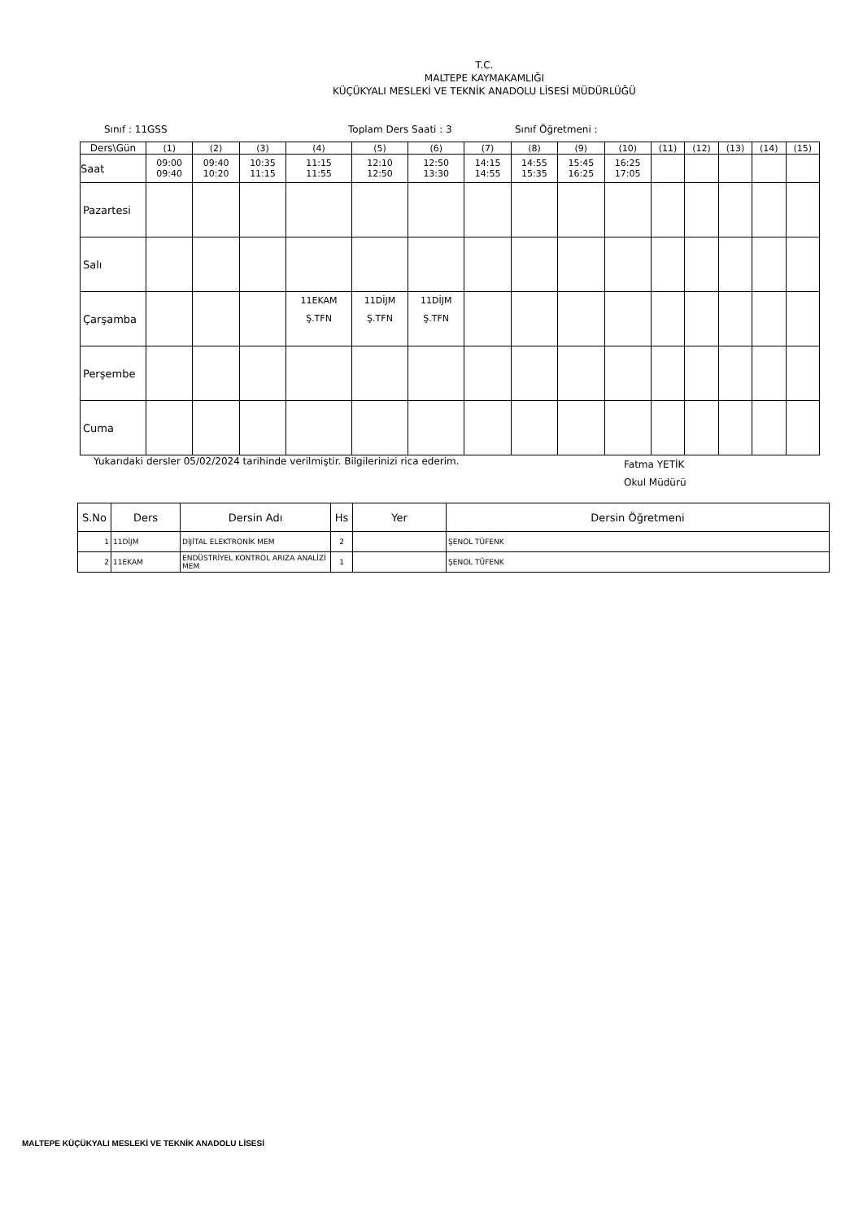T.C.
MALTEPE KAYMAKAMLIĞI
KÜÇÜKYALI MESLEKİ VE TEKNİK ANADOLU LİSESİ MÜDÜRLÜĞÜ
Sınıf : 11GSS Toplam Ders Saati : 3 Sınıf Öğretmeni :
| Ders\Gün | (1) | (2) | (3) | (4) | (5) | (6) | (7) | (8) | (9) | (10) | (11) | (12) | (13) | (14) | (15) |
| Saat | 09:00 09:40 | 09:40 10:20 | 10:35 11:15 | 11:15 11:55 | 12:10 12:50 | 12:50 13:30 | 14:15 14:55 | 14:55 15:35 | 15:45 16:25 | 16:25 17:05 | | | | | |
| Pazartesi | | | | | | | | | | | | | | | |
| Salı | | | | | | | | | | | | | | | |
| Çarşamba | | | | 11EKAM Ş.TFN | 11DİJM Ş.TFN | 11DİJM Ş.TFN | | | | | | | | | |
| Perşembe | | | | | | | | | | | | | | | |
| Cuma | | | | | | | | | | | | | | | |
Yukarıdaki dersler 05/02/2024 tarihinde verilmiştir. Bilgilerinizi rica ederim. Fatma YETİK
Okul Müdürü
| S.No | Ders | Dersin Adı | Hs | Yer | Dersin Öğretmeni |
| --- | --- | --- | --- | --- | --- |
| 1 | 11DİJM | DİJİTAL ELEKTRONİK MEM | 2 | | ŞENOL TÜFENK |
| 2 | 11EKAM | ENDÜSTRİYEL KONTROL ARIZA ANALİZİ MEM | 1 | | ŞENOL TÜFENK |
MALTEPE KÜÇÜKYALI MESLEKİ VE TEKNİK ANADOLU LİSESİ